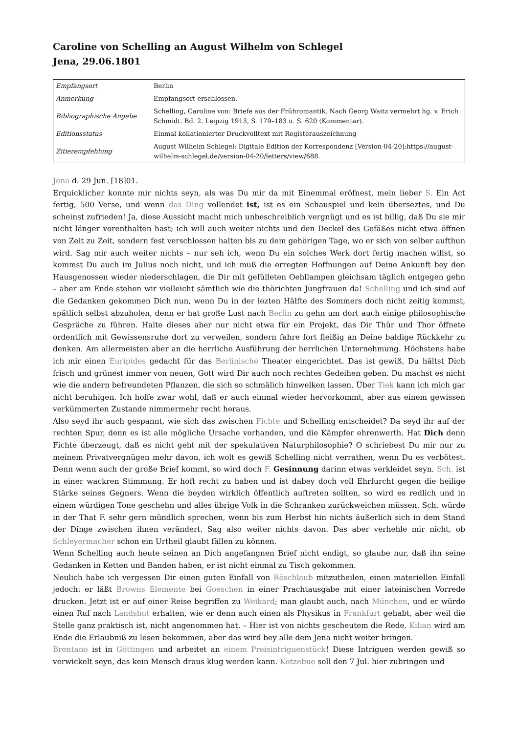Caroline von Schelling an August Wilhelm von Schlegel
Jena, 29.06.1801
| Empfangsort | Berlin |
| Anmerkung | Empfangsort erschlossen. |
| Bibliographische Angabe | Schelling, Caroline von: Briefe aus der Frühromantik. Nach Georg Waitz vermehrt hg. v. Erich Schmidt. Bd. 2. Leipzig 1913, S. 179–183 u. S. 620 (Kommentar). |
| Editionsstatus | Einmal kollationierter Druckvolltext mit Registerauszeichnung |
| Zitierempfehlung | August Wilhelm Schlegel: Digitale Edition der Korrespondenz [Version-04-20];https://august-wilhelm-schlegel.de/version-04-20/letters/view/688. |
Jena d. 29 Jun. [18]01.
Erquicklicher konnte mir nichts seyn, als was Du mir da mit Einemmal eröfnest, mein lieber S. Ein Act fertig, 500 Verse, und wenn das Ding vollendet ist, ist es ein Schauspiel und kein überseztes, und Du scheinst zufrieden! Ja, diese Aussicht macht mich unbeschreiblich vergnügt und es ist billig, daß Du sie mir nicht länger vorenthalten hast; ich will auch weiter nichts und den Deckel des Gefäßes nicht etwa öffnen von Zeit zu Zeit, sondern fest verschlossen halten bis zu dem gehörigen Tage, wo er sich von selber aufthun wird. Sag mir auch weiter nichts – nur seh ich, wenn Du ein solches Werk dort fertig machen willst, so kommst Du auch im Julius noch nicht, und ich muß die erregten Hoffnungen auf Deine Ankunft bey den Hausgenossen wieder niederschlagen, die Dir mit gefülleten Oehllampen gleichsam täglich entgegen gehn – aber am Ende stehen wir vielleicht sämtlich wie die thörichten Jungfrauen da! Schelling und ich sind auf die Gedanken gekommen Dich nun, wenn Du in der lezten Hälfte des Sommers doch nicht zeitig kommst, spätlich selbst abzuholen, denn er hat große Lust nach Berlin zu gehn um dort auch einige philosophische Gespräche zu führen. Halte dieses aber nur nicht etwa für ein Projekt, das Dir Thür und Thor öffnete ordentlich mit Gewissensruhe dort zu verweilen, sondern fahre fort fleißig an Deine baldige Rückkehr zu denken. Am allermeisten aber an die herrliche Ausführung der herrlichen Unternehmung. Höchstens habe ich mir einen Euripides gedacht für das Berlinische Theater eingerichtet. Das ist gewiß, Du hältst Dich frisch und grünest immer von neuen, Gott wird Dir auch noch rechtes Gedeihen geben. Du machst es nicht wie die andern befreundeten Pflanzen, die sich so schmälich hinwelken lassen. Über Tiek kann ich mich gar nicht beruhigen. Ich hoffe zwar wohl, daß er auch einmal wieder hervorkommt, aber aus einem gewissen verkümmerten Zustande nimmermehr recht heraus.
Also seyd ihr auch gespannt, wie sich das zwischen Fichte und Schelling entscheidet? Da seyd ihr auf der rechten Spur, denn es ist alle mögliche Ursache vorhanden, und die Kämpfer ehrenwerth. Hat Dich denn Fichte überzeugt, daß es nicht geht mit der spekulativen Naturphilosophie? O schriebest Du mir nur zu meinem Privatvergnügen mehr davon, ich wolt es gewiß Schelling nicht verrathen, wenn Du es verbötest. Denn wenn auch der große Brief kommt, so wird doch F. Gesinnung darinn etwas verkleidet seyn. Sch. ist in einer wackren Stimmung. Er hoft recht zu haben und ist dabey doch voll Ehrfurcht gegen die heilige Stärke seines Gegners. Wenn die beyden wirklich öffentlich auftreten sollten, so wird es redlich und in einem würdigen Tone geschehn und alles übrige Volk in die Schranken zurückweichen müssen. Sch. würde in der That F. sehr gern mündlich sprechen, wenn bis zum Herbst hin nichts äußerlich sich in dem Stand der Dinge zwischen ihnen verändert. Sag also weiter nichts davon. Das aber verhehle mir nicht, ob Schleyermacher schon ein Urtheil glaubt fällen zu können.
Wenn Schelling auch heute seinen an Dich angefangnen Brief nicht endigt, so glaube nur, daß ihn seine Gedanken in Ketten und Banden haben, er ist nicht einmal zu Tisch gekommen.
Neulich habe ich vergessen Dir einen guten Einfall von Röschlaub mitzutheilen, einen materiellen Einfall jedoch: er läßt Browns Elemente bei Goeschen in einer Prachtausgabe mit einer lateinischen Vorrede drucken. Jetzt ist er auf einer Reise begriffen zu Weikard; man glaubt auch, nach München, und er würde einen Ruf nach Landshut erhalten, wie er denn auch einen als Physikus in Frankfurt gehabt, aber weil die Stelle ganz praktisch ist, nicht angenommen hat. – Hier ist von nichts gescheutem die Rede. Kilian wird am Ende die Erlaubniß zu lesen bekommen, aber das wird bey alle dem Jena nicht weiter bringen.
Brentano ist in Göttingen und arbeitet an einem Preisintriguenstück! Diese Intriguen werden gewiß so verwickelt seyn, das kein Mensch draus klug werden kann. Kotzebue soll den 7 Jul. hier zubringen und